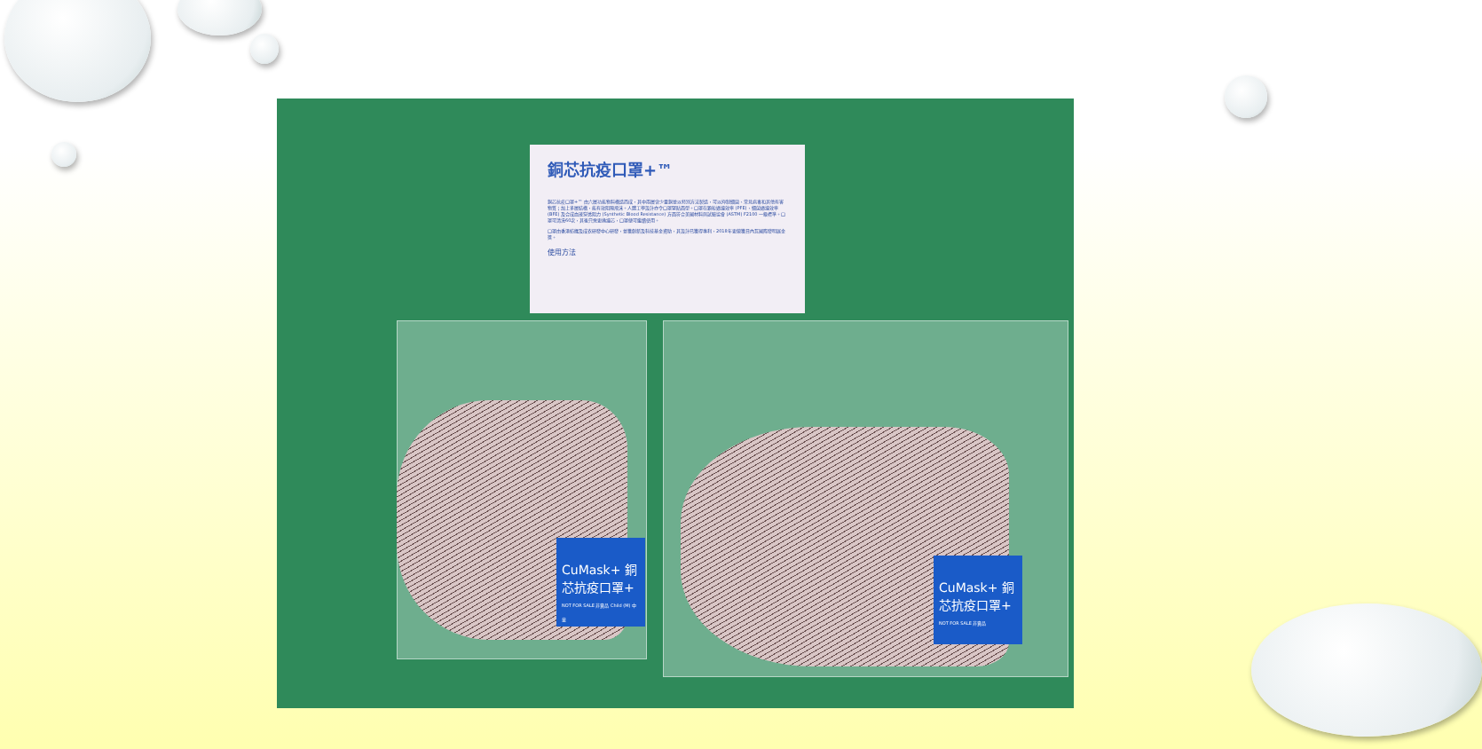銅芯抗疫口罩+™
銅芯抗疫口罩+™ 由六層功能物料構造而成，其中兩層含少量銅並以特別方法製造，可以抑制細菌、常見病毒和其他有害物質；加上多層結構，能有效阻隔飛沫。人體工學設計亦令口罩緊貼面型。口罩在顆粒過濾效率 (PFE)、細菌過濾效率 (BFE) 及合成血液穿透阻力 (Synthetic Blood Resistance) 方面符合美國材料與試驗協會 (ASTM) F2100 一級標準。口罩可清洗60次，其後只需更換濾芯，口罩便可繼續使用。
口罩由香港紡織及成衣研發中心研發，並獲創新及科技基金資助，其設計已獲得專利，2018年更榮獲日內瓦國際發明展金獎。
使用方法
CuMask+ 銅芯抗疫口罩+
NOT FOR SALE 非賣品 Child (M) 中童
CuMask+ 銅芯抗疫口罩+
NOT FOR SALE 非賣品